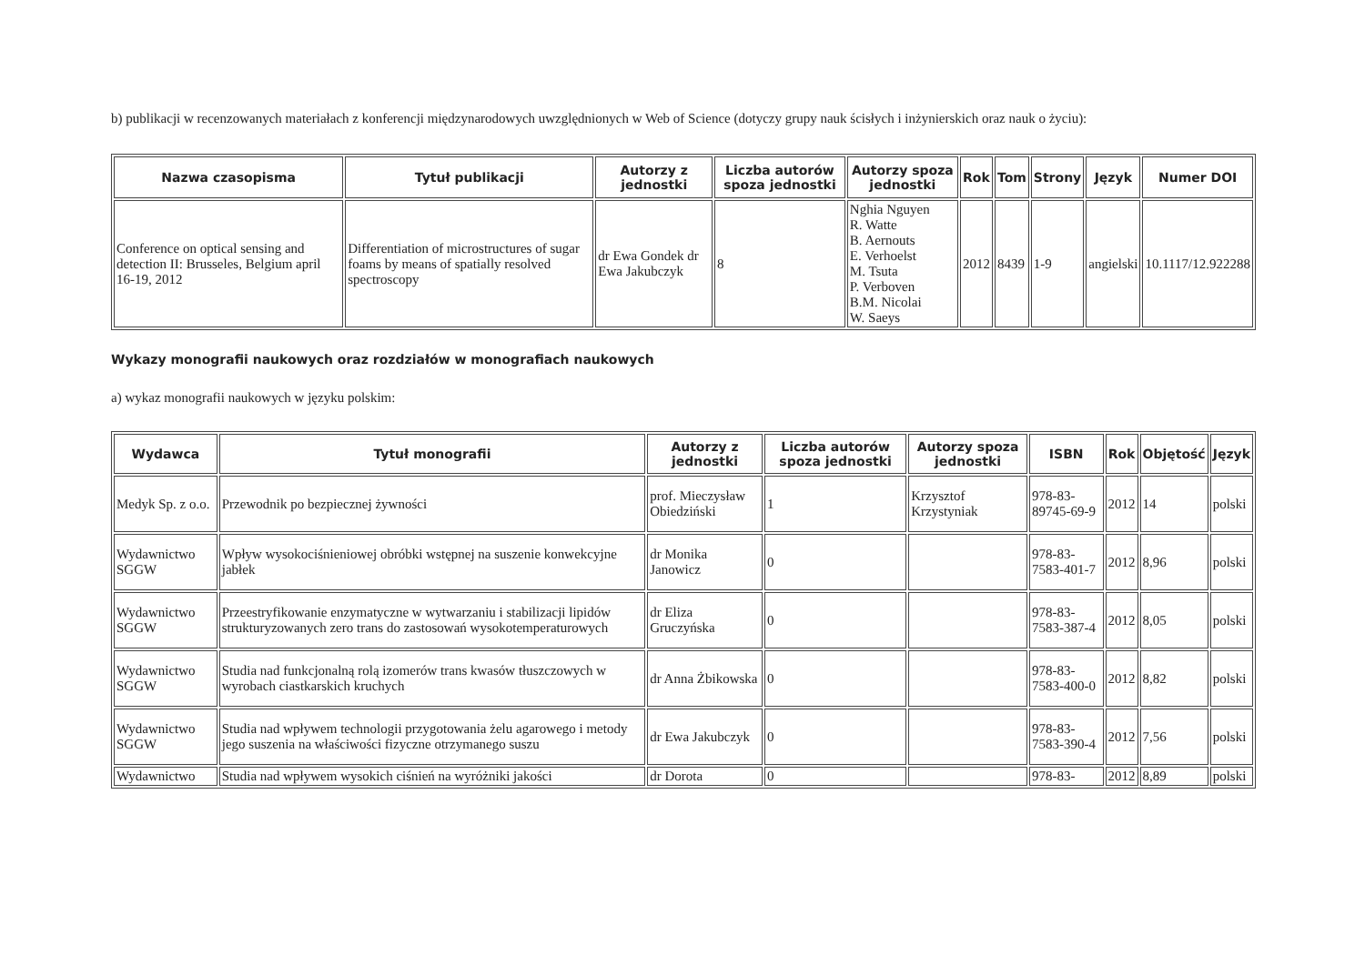b) publikacji w recenzowanych materiałach z konferencji międzynarodowych uwzględnionych w Web of Science (dotyczy grupy nauk ścisłych i inżynierskich oraz nauk o życiu):
| Nazwa czasopisma | Tytuł publikacji | Autorzy z jednostki | Liczba autorów spoza jednostki | Autorzy spoza jednostki | Rok | Tom | Strony | Język | Numer DOI |
| --- | --- | --- | --- | --- | --- | --- | --- | --- | --- |
| Conference on optical sensing and detection II: Brusseles, Belgium april 16-19, 2012 | Differentiation of microstructures of sugar foams by means of spatially resolved spectroscopy | dr Ewa Gondek dr Ewa Jakubczyk | 8 | Nghia Nguyen R. Watte B. Aernouts E. Verhoelst M. Tsuta P. Verboven B.M. Nicolai W. Saeys | 2012 | 8439 | 1-9 | angielski | 10.1117/12.922288 |
Wykazy monografii naukowych oraz rozdziałów w monografiach naukowych
a) wykaz monografii naukowych w języku polskim:
| Wydawca | Tytuł monografii | Autorzy z jednostki | Liczba autorów spoza jednostki | Autorzy spoza jednostki | ISBN | Rok | Objętość | Język |
| --- | --- | --- | --- | --- | --- | --- | --- | --- |
| Medyk Sp. z o.o. | Przewodnik po bezpiecznej żywności | prof. Mieczysław Obiedziński | 1 | Krzysztof Krzystyniak | 978-83-89745-69-9 | 2012 | 14 | polski |
| Wydawnictwo SGGW | Wpływ wysokociśnieniowej obróbki wstępnej na suszenie konwekcyjne jabłek | dr Monika Janowicz | 0 | | 978-83-7583-401-7 | 2012 | 8,96 | polski |
| Wydawnictwo SGGW | Przeestryfikowanie enzymatyczne w wytwarzaniu i stabilizacji lipidów strukturyzowanych zero trans do zastosowań wysokotemperaturowych | dr Eliza Gruczyńska | 0 | | 978-83-7583-387-4 | 2012 | 8,05 | polski |
| Wydawnictwo SGGW | Studia nad funkcjonalną rolą izomerów trans kwasów tłuszczowych w wyrobach ciastkarskich kruchych | dr Anna Żbikowska | 0 | | 978-83-7583-400-0 | 2012 | 8,82 | polski |
| Wydawnictwo SGGW | Studia nad wpływem technologii przygotowania żelu agarowego i metody jego suszenia na właściwości fizyczne otrzymanego suszu | dr Ewa Jakubczyk | 0 | | 978-83-7583-390-4 | 2012 | 7,56 | polski |
| Wydawnictwo | Studia nad wpływem wysokich ciśnień na wyróżniki jakości | dr Dorota | 0 | | 978-83- | 2012 | 8,89 | polski |